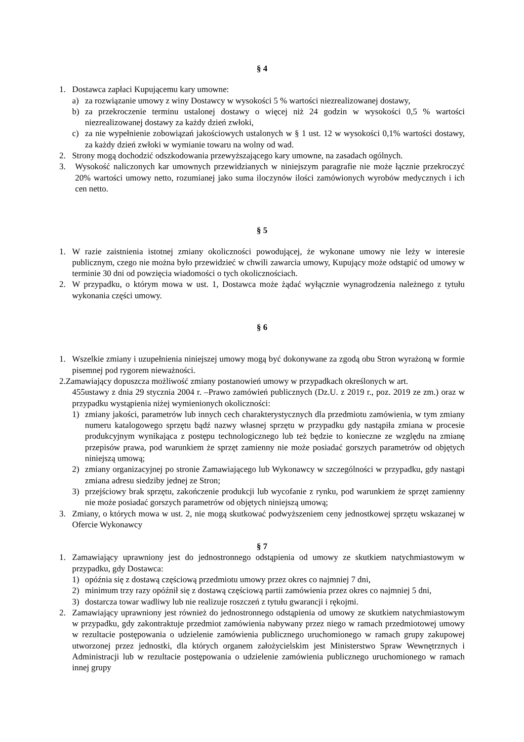§ 4
1. Dostawca zapłaci Kupującemu kary umowne:
a) za rozwiązanie umowy z winy Dostawcy w wysokości 5 % wartości niezrealizowanej dostawy,
b) za przekroczenie terminu ustalonej dostawy o więcej niż 24 godzin w wysokości 0,5 % wartości niezrealizowanej dostawy za każdy dzień zwłoki,
c) za nie wypełnienie zobowiązań jakościowych ustalonych w § 1 ust. 12 w wysokości 0,1% wartości dostawy, za każdy dzień zwłoki w wymianie towaru na wolny od wad.
2. Strony mogą dochodzić odszkodowania przewyższającego kary umowne, na zasadach ogólnych.
3. Wysokość naliczonych kar umownych przewidzianych w niniejszym paragrafie nie może łącznie przekroczyć 20% wartości umowy netto, rozumianej jako suma iloczynów ilości zamówionych wyrobów medycznych i ich cen netto.
§ 5
1. W razie zaistnienia istotnej zmiany okoliczności powodującej, że wykonane umowy nie leży w interesie publicznym, czego nie można było przewidzieć w chwili zawarcia umowy, Kupujący może odstąpić od umowy w terminie 30 dni od powzięcia wiadomości o tych okolicznościach.
2. W przypadku, o którym mowa w ust. 1, Dostawca może żądać wyłącznie wynagrodzenia należnego z tytułu wykonania części umowy.
§ 6
1. Wszelkie zmiany i uzupełnienia niniejszej umowy mogą być dokonywane za zgodą obu Stron wyrażoną w formie pisemnej pod rygorem nieważności.
2.Zamawiający dopuszcza możliwość zmiany postanowień umowy w przypadkach określonych w art.
455ustawy z dnia 29 stycznia 2004 r. –Prawo zamówień publicznych (Dz.U. z 2019 r., poz. 2019 ze zm.) oraz w przypadku wystąpienia niżej wymienionych okoliczności:
1) zmiany jakości, parametrów lub innych cech charakterystycznych dla przedmiotu zamówienia, w tym zmiany numeru katalogowego sprzętu bądź nazwy własnej sprzętu w przypadku gdy nastąpiła zmiana w procesie produkcyjnym wynikająca z postępu technologicznego lub też będzie to konieczne ze względu na zmianę przepisów prawa, pod warunkiem że sprzęt zamienny nie może posiadać gorszych parametrów od objętych niniejszą umową;
2) zmiany organizacyjnej po stronie Zamawiającego lub Wykonawcy w szczególności w przypadku, gdy nastąpi zmiana adresu siedziby jednej ze Stron;
3) przejściowy brak sprzętu, zakończenie produkcji lub wycofanie z rynku, pod warunkiem że sprzęt zamienny nie może posiadać gorszych parametrów od objętych niniejszą umową;
3. Zmiany, o których mowa w ust. 2, nie mogą skutkować podwyższeniem ceny jednostkowej sprzętu wskazanej w Ofercie Wykonawcy
§ 7
1. Zamawiający uprawniony jest do jednostronnego odstąpienia od umowy ze skutkiem natychmiastowym w przypadku, gdy Dostawca:
1) opóźnia się z dostawą częściową przedmiotu umowy przez okres co najmniej 7 dni,
2) minimum trzy razy opóźnił się z dostawą częściową partii zamówienia przez okres co najmniej 5 dni,
3) dostarcza towar wadliwy lub nie realizuje roszczeń z tytułu gwarancji i rękojmi.
2. Zamawiający uprawniony jest również do jednostronnego odstąpienia od umowy ze skutkiem natychmiastowym w przypadku, gdy zakontraktuje przedmiot zamówienia nabywany przez niego w ramach przedmiotowej umowy w rezultacie postępowania o udzielenie zamówienia publicznego uruchomionego w ramach grupy zakupowej utworzonej przez jednostki, dla których organem założycielskim jest Ministerstwo Spraw Wewnętrznych i Administracji lub w rezultacie postępowania o udzielenie zamówienia publicznego uruchomionego w ramach innej grupy